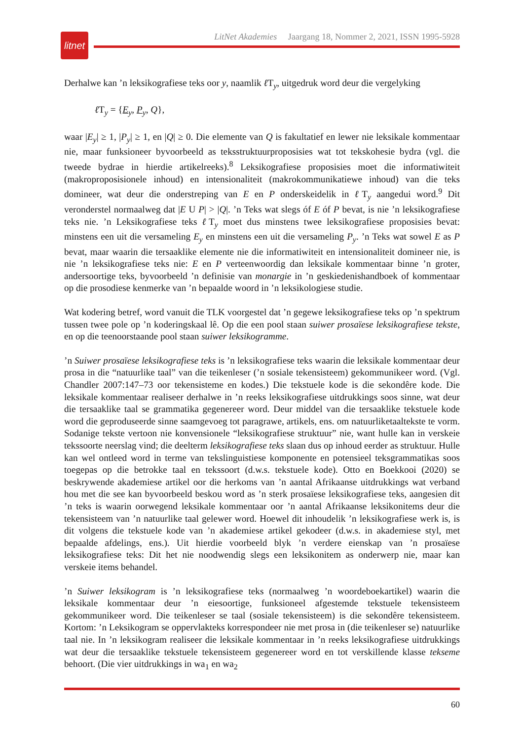litnet
LitNet Akademies Jaargang 18, Nommer 2, 2021, ISSN 1995-5928
Derhalwe kan ’n leksikografiese teks oor y, naamlik ℓ T<sub>y</sub>, uitgedruk word deur die vergelyking
ℓ T<sub>y</sub> = {E<sub>y</sub>, P<sub>y</sub>, Q},
waar |E<sub>y</sub>| ≥ 1, |P<sub>y</sub>| ≥ 1, en |Q| ≥ 0. Die elemente van Q is fakultatief en lewer nie leksikale kommentaar nie, maar funksioneer byvoorbeeld as teksstruktuurproposisies wat tot tekskohesie bydra (vgl. die tweede bydrae in hierdie artikelreeks).<sup>8</sup> Leksikografiese proposisies moet die informatiwiteit (makroproposisionele inhoud) en intensionaliteit (makrokommunikatiewe inhoud) van die teks domineer, wat deur die onderstreping van E en P onderskeidelik in ℓ T<sub>y</sub> aangedui word.<sup>9</sup> Dit veronderstel normaalweg dat |E U P| > |Q|. ’n Teks wat slegs óf E óf P bevat, is nie ’n leksikografiese teks nie. ’n Leksikografiese teks ℓ T<sub>y</sub> moet dus minstens twee leksikografiese proposisies bevat: minstens een uit die versameling E<sub>y</sub> en minstens een uit die versameling P<sub>y</sub>. ’n Teks wat sowel E as P bevat, maar waarin die tersaaklike elemente nie die informatiwiteit en intensionaliteit domineer nie, is nie ’n leksikografiese teks nie: E en P verteenwoordig dan leksikale kommentaar binne ’n groter, andersoortige teks, byvoorbeeld ’n definisie van monargie in ’n geskiedenishandboek of kommentaar op die prosodiese kenmerke van ’n bepaalde woord in ’n leksikologiese studie.
Wat kodering betref, word vanuit die TLK voorgestel dat ’n gegewe leksikografiese teks op ’n spektrum tussen twee pole op ’n koderingskaal lê. Op die een pool staan suiwer prosaïese leksikografiese tekste, en op die teenoorstaande pool staan suiwer leksikogramme.
’n Suiwer prosaïese leksikografiese teks is ’n leksikografiese teks waarin die leksikale kommentaar deur prosa in die “natuurlike taal” van die teikenleser (’n sosiale tekensisteem) gekommunikeer word. (Vgl. Chandler 2007:147–73 oor tekensisteme en kodes.) Die tekstuele kode is die sekondêre kode. Die leksikale kommentaar realiseer derhalwe in ’n reeks leksikografiese uitdrukkings soos sinne, wat deur die tersaaklike taal se grammatika gegenereer word. Deur middel van die tersaaklike tekstuele kode word die geproduseerde sinne saamgevoeg tot paragrawe, artikels, ens. om natuurliketaaltekste te vorm. Sodanige tekste vertoon nie konvensionele “leksikografiese struktuur” nie, want hulle kan in verskeie tekssoorte neerslag vind; die deelterm leksikografiese teks slaan dus op inhoud eerder as struktuur. Hulle kan wel ontleed word in terme van tekslinguistiese komponente en potensieel teksgrammatikas soos toegepas op die betrokke taal en tekssoort (d.w.s. tekstuele kode). Otto en Boekkooi (2020) se beskrywende akademiese artikel oor die herkoms van ’n aantal Afrikaanse uitdrukkings wat verband hou met die see kan byvoorbeeld beskou word as ’n sterk prosaïese leksikografiese teks, aangesien dit ’n teks is waarin oorwegend leksikale kommentaar oor ’n aantal Afrikaanse leksikonitems deur die tekensisteem van ’n natuurlike taal gelewer word. Hoewel dit inhoudelik ’n leksikografiese werk is, is dit volgens die tekstuele kode van ’n akademiese artikel gekodeer (d.w.s. in akademiese styl, met bepaalde afdelings, ens.). Uit hierdie voorbeeld blyk ’n verdere eienskap van ’n prosaïese leksikografiese teks: Dit het nie noodwendig slegs een leksikonitem as onderwerp nie, maar kan verskeie items behandel.
’n Suiwer leksikogram is ’n leksikografiese teks (normaalweg ’n woordeboekartikel) waarin die leksikale kommentaar deur ’n eiesoortige, funksioneel afgestemde tekstuele tekensisteem gekommunikeer word. Die teikenleser se taal (sosiale tekensisteem) is die sekondêre tekensisteem. Kortom: ’n Leksikogram se oppervlakteks korrespondeer nie met prosa in (die teikenleser se) natuurlike taal nie. In ’n leksikogram realiseer die leksikale kommentaar in ’n reeks leksikografiese uitdrukkings wat deur die tersaaklike tekstuele tekensisteem gegenereer word en tot verskillende klasse tekseme behoort. (Die vier uitdrukkings in wa<sub>1</sub> en wa<sub>2</sub>
60